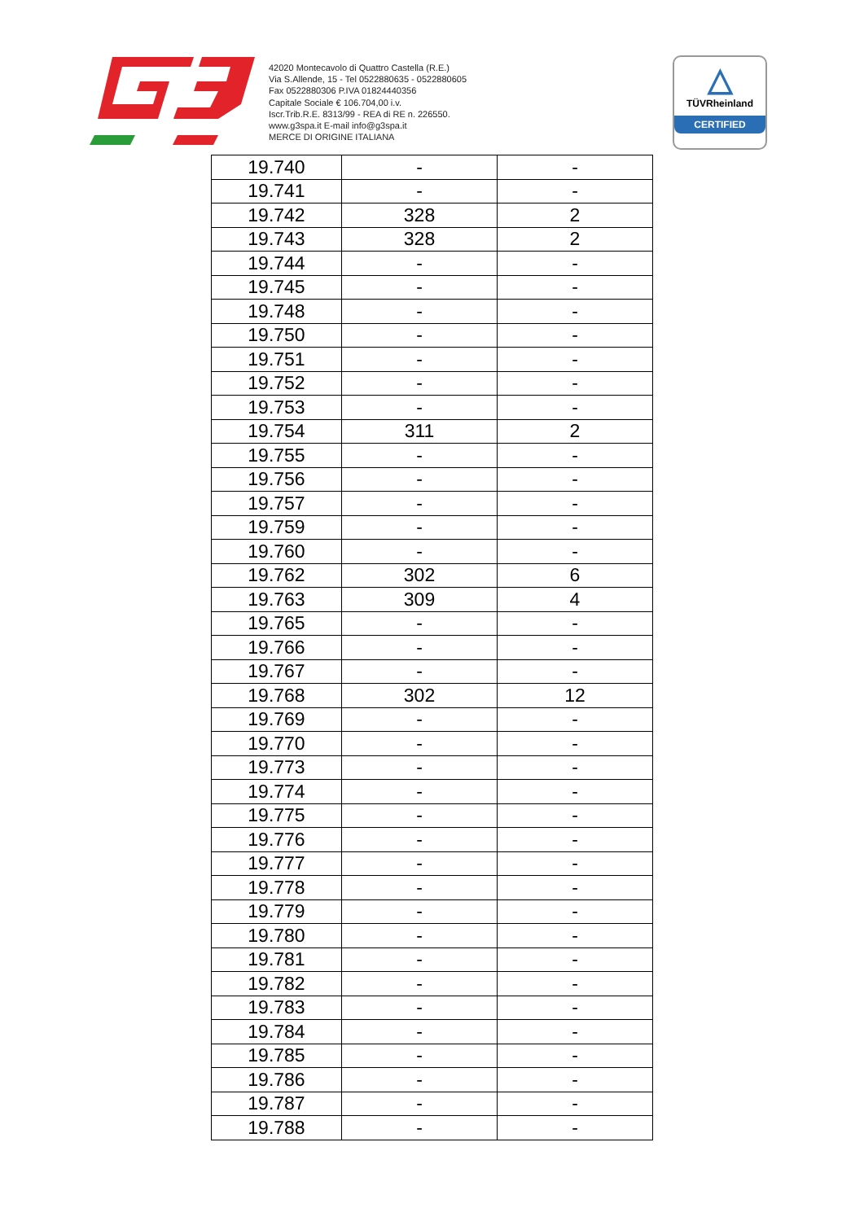42020 Montecavolo di Quattro Castella (R.E.)
Via S.Allende, 15 - Tel 0522880635 - 0522880605
Fax 0522880306 P.IVA 01824440356
Capitale Sociale € 106.704,00 i.v.
Iscr.Trib.R.E. 8313/99 - REA di RE n. 226550.
www.g3spa.it E-mail info@g3spa.it
MERCE DI ORIGINE ITALIANA
△
TÜVRheinland
CERTIFIED
| 19.740 | - | - |
| 19.741 | - | - |
| 19.742 | 328 | 2 |
| 19.743 | 328 | 2 |
| 19.744 | - | - |
| 19.745 | - | - |
| 19.748 | - | - |
| 19.750 | - | - |
| 19.751 | - | - |
| 19.752 | - | - |
| 19.753 | - | - |
| 19.754 | 311 | 2 |
| 19.755 | - | - |
| 19.756 | - | - |
| 19.757 | - | - |
| 19.759 | - | - |
| 19.760 | - | - |
| 19.762 | 302 | 6 |
| 19.763 | 309 | 4 |
| 19.765 | - | - |
| 19.766 | - | - |
| 19.767 | - | - |
| 19.768 | 302 | 12 |
| 19.769 | - | - |
| 19.770 | - | - |
| 19.773 | - | - |
| 19.774 | - | - |
| 19.775 | - | - |
| 19.776 | - | - |
| 19.777 | - | - |
| 19.778 | - | - |
| 19.779 | - | - |
| 19.780 | - | - |
| 19.781 | - | - |
| 19.782 | - | - |
| 19.783 | - | - |
| 19.784 | - | - |
| 19.785 | - | - |
| 19.786 | - | - |
| 19.787 | - | - |
| 19.788 | - | - |